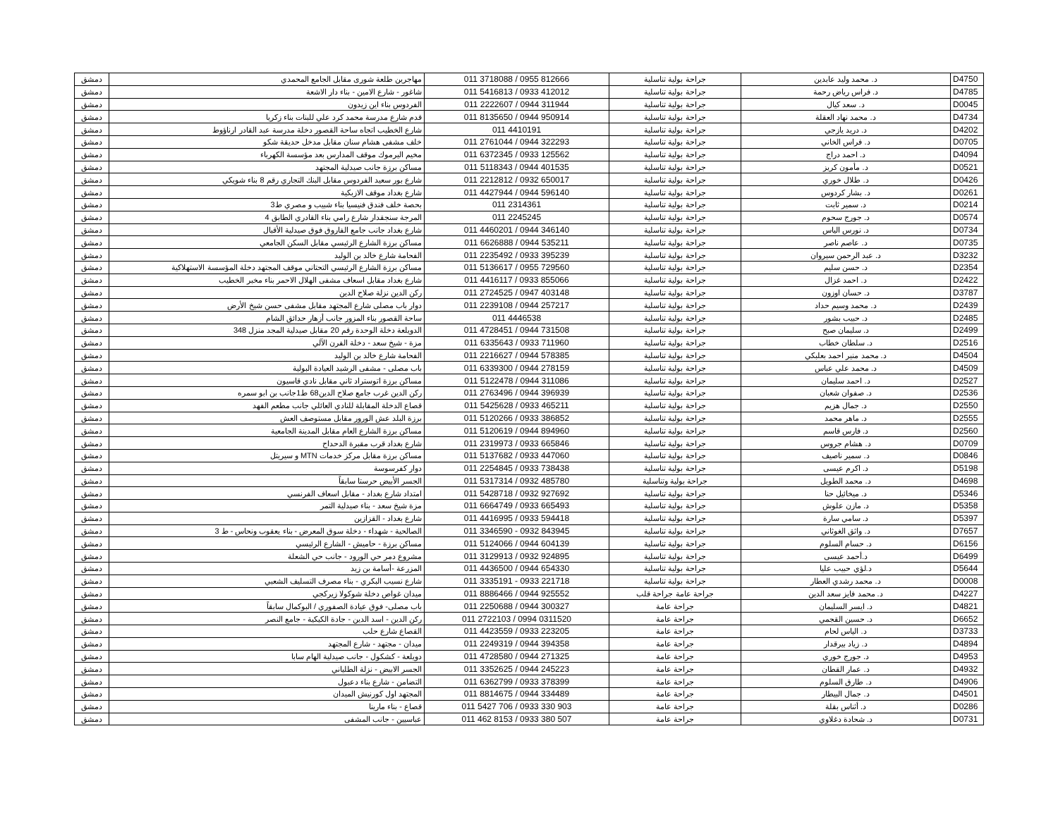| D4750 | د. محمد وليد عابدين | جراحة بولية تناسلية | 011 3718088 / 0955 812666 | مهاجرين طلعة شورى مقابل الجامع المحمدي | دمشق |
| D4785 | د. فراس رياض رحمة | جراحة بولية تناسلية | 011 5416813 / 0933 412012 | شاغور - شارع الامين - بناء دار الاشعة | دمشق |
| D0045 | د. سعد كيال | جراحة بولية تناسلية | 011 2222607 / 0944 311944 | الفردوس بناء اين زيدون | دمشق |
| D4734 | د. محمد نهاد العقلة | جراحة بولية تناسلية | 011 8135650 / 0944 950914 | قدم شارع مدرسة محمد كرد علي للبنات بناء زكريا | دمشق |
| D4202 | د. دريد يازجي | جراحة بولية تناسلية | 011 4410191 | شارع الخطيب اتجاه ساحة القصور دخلة مدرسة عبد القادر ارناؤوط | دمشق |
| D0705 | د. فراس الخاني | جراحة بولية تناسلية | 011 2761044 / 0944 322293 | خلف مشفى هشام سنان مقابل مدخل حديقة شكو | دمشق |
| D4094 | د. احمد دراج | جراحة بولية تناسلية | 011 6372345 / 0933 125562 | مخيم اليرموك موقف المدارس بعد مؤسسة الكهرباء | دمشق |
| D0521 | د. مأمون كريز | جراحة بولية تناسلية | 011 5118343 / 0944 401535 | مساكن برزة جانب صيدلية المجتهد | دمشق |
| D0426 | د. طلال خوري | جراحة بولية تناسلية | 011 2212812 / 0932 650017 | شارع بور سعيد الفردوس مقابل البنك التجاري رقم 8 بناء شويكي | دمشق |
| D0261 | د. بشار كردوس | جراحة بولية تناسلية | 011 4427944 / 0944 596140 | شارع بغداد موقف الازبكية | دمشق |
| D0214 | د. سمير ثابت | جراحة بولية تناسلية | 011 2314361 | بحصة خلف فندق فنيسيا بناء شبيب و مصري ط3 | دمشق |
| D0574 | د. جورج سحوم | جراحة بولية تناسلية | 011 2245245 | المرجة سنجقدار شارع رامي بناء القادري الطابق 4 | دمشق |
| D0734 | د. نورس الياس | جراحة بولية تناسلية | 011 4460201 / 0944 346140 | شارع بغداد جانب جامع الفاروق فوق صيدلية الأقبال | دمشق |
| D0735 | د. عاصم ناصر | جراحة بولية تناسلية | 011 6626888 / 0944 535211 | مساكن برزة الشارع الرئيسي مقابل السكن الجامعي | دمشق |
| D3232 | د. عبد الرحمن سيروان | جراحة بولية تناسلية | 011 2235492 / 0933 395239 | الفحامة شارع خالد بن الوليد | دمشق |
| D2354 | د. حسن سليم | جراحة بولية تناسلية | 011 5136617 / 0955 729560 | مساكن برزة الشارع الرئيسي التحتاني موقف المجتهد دخلة المؤسسة الاستهلاكية | دمشق |
| D2422 | د. احمد غزال | جراحة بولية تناسلية | 011 4416117 / 0933 855066 | شارع بغداد مقابل اسعاف مشفى الهلال الاحمر بناء مخبر الخطيب | دمشق |
| D3787 | د. حسان اوزون | جراحة بولية تناسلية | 011 2724525 / 0947 403148 | ركن الدين نزلة صلاح الدين | دمشق |
| D2439 | د. محمد وسيم حداد | جراحة بولية تناسلية | 011 2239108 / 0944 257217 | دوار باب مصلى شارع المجتهد مقابل مشفى حسن شيخ الأرض | دمشق |
| D2485 | د. حبيب بشور | جراحة بولية تناسلية | 011 4446538 | ساحة القصور بناء المزور جانب أزهار حدائق الشام | دمشق |
| D2499 | د. سليمان صبح | جراحة بولية تناسلية | 011 4728451 / 0944 731508 | الدويلعة دخلة الوحدة رقم 20 مقابل صيدلية المجد منزل 348 | دمشق |
| D2516 | د. سلطان خطاب | جراحة بولية تناسلية | 011 6335643 / 0933 711960 | مزة - شيخ سعد - دخلة الفرن الآلي | دمشق |
| D4504 | د. محمد منير احمد بعلبكي | جراحة بولية تناسلية | 011 2216627 / 0944 578385 | الفحامة شارع خالد بن الوليد | دمشق |
| D4509 | د. محمد علي عباس | جراحة بولية تناسلية | 011 6339300 / 0944 278159 | باب مصلى - مشفى الرشيد العيادة البولية | دمشق |
| D2527 | د. احمد سليمان | جراحة بولية تناسلية | 011 5122478 / 0944 311086 | مساكن برزة اتوستراد ثاني مقابل نادي قاسيون | دمشق |
| D2536 | د. صفوان شعبان | جراحة بولية تناسلية | 011 2763496 / 0944 396939 | ركن الدين غرب جامع صلاح الدين68 ط1جانب بن ابو سمره | دمشق |
| D2550 | د. جمال هزيم | جراحة بولية تناسلية | 011 5425628 / 0933 465211 | قصاع الدخلة المقابلة للنادي العائلي جانب مطعم الفهد | دمشق |
| D2555 | د. ماهر محمد | جراحة بولية تناسلية | 011 5120266 / 0933 386852 | برزة البلد عش الورور مقابل مستوصف العش | دمشق |
| D2560 | د. فارس قاسم | جراحة بولية تناسلية | 011 5120619 / 0944 894960 | مساكن برزة الشارع العام مقابل المدينة الجامعية | دمشق |
| D0709 | د. هشام جروس | جراحة بولية تناسلية | 011 2319973 / 0933 665846 | شارع بغداد قرب مقبرة الدحداح | دمشق |
| D0846 | د. سمير ناصيف | جراحة بولية تناسلية | 011 5137682 / 0933 447060 | مساكن برزة مقابل مركز خدمات MTN و سيريتل | دمشق |
| D5198 | د. اكرم عيسى | جراحة بولية تناسلية | 011 2254845 / 0933 738438 | دوار كفرسوسة | دمشق |
| D4698 | د. محمد الطويل | جراحة بولية وتناسلية | 011 5317314 / 0932 485780 | الجسر الأبيض حرستا سابقاً | دمشق |
| D5346 | د. ميخائيل حنا | جراحة بولية تناسلية | 011 5428718 / 0932 927692 | امتداد شارع بغداد - مقابل اسعاف الفرنسي | دمشق |
| D5358 | د. مازن علوش | جراحة بولية تناسلية | 011 6664749 / 0933 665493 | مزة شيخ سعد - بناء صيدلية التمر | دمشق |
| D5397 | د. سامي سارة | جراحة بولية تناسلية | 011 4416995 / 0933 594418 | شارع بغداد - القزازين | دمشق |
| D7657 | د. واثق الغوثاني | جراحة بولية تناسلية | 011 3346590 - 0932 843945 | الصالحية - شهداء - دخلة سوق المعرض - بناء يعقوب ونحاس - ط 3 | دمشق |
| D6156 | د. حسام السلوم | جراحة بولية تناسلية | 011 5124066 / 0944 604139 | مساكن برزة - حاميش - الشارع الرئيسي | دمشق |
| D6499 | د.أحمد عيسى | جراحة بولية تناسلية | 011 3129913 / 0932 924895 | مشروع دمر حي الورود - جانب حي الشعلة | دمشق |
| D5644 | د.لؤي حبيب عليا | جراحة بولية تناسلية | 011 4436500 / 0944 654330 | المزرعة -أسامة بن زيد | دمشق |
| D0008 | د. محمد رشدي العطار | جراحة بولية تناسلية | 011 3335191 - 0933 221718 | شارع نسيب البكري - بناء مصرف التسليف الشعبي | دمشق |
| D4227 | د. محمد فايز سعد الدين | جراحة عامة جراحة قلب | 011 8886466 / 0944 925552 | ميدان غواص دخلة شوكولا زيركجي | دمشق |
| D4821 | د. ايسر السليمان | جراحة عامة | 011 2250688 / 0944 300327 | باب مصلى- فوق عيادة الصفوري / البوكمال سابقاً | دمشق |
| D6652 | د. حسين القجمي | جراحة عامة | 011 2722103 / 0994 0311520 | ركن الدين - اسد الدين - جادة الكيكية - جامع النصر | دمشق |
| D3733 | د. الياس لحام | جراحة عامة | 011 4423559 / 0933 223205 | القصاع شارع حلب | دمشق |
| D4894 | د. زياد بيرقدار | جراحة عامة | 011 2249319 / 0944 394358 | ميدان - مجتهد - شارع المجتهد | دمشق |
| D4953 | د. جورج خوري | جراحة عامة | 011 4728580 / 0944 271325 | دويلعة - كشكول - جانب صيدلية الهام سابا | دمشق |
| D4932 | د. عمار القطان | جراحة عامة | 011 3352625 / 0944 245223 | الجسر الابيض - نزلة الطلياني | دمشق |
| D4906 | د. طارق السلوم | جراحة عامة | 011 6362799 / 0933 378399 | التضامن - شارع بناء دعبول | دمشق |
| D4501 | د. جمال البيطار | جراحة عامة | 011 8814675 / 0944 334489 | المجتهد اول كورنيش الميدان | دمشق |
| D0286 | د. أثناس بقلة | جراحة عامة | 011 5427 706 / 0933 330 903 | قصاع - بناء مارينا | دمشق |
| D0731 | د. شحادة دغلاوي | جراحة عامة | 011 462 8153 / 0933 380 507 | عباسيين - جانب المشفى | دمشق |